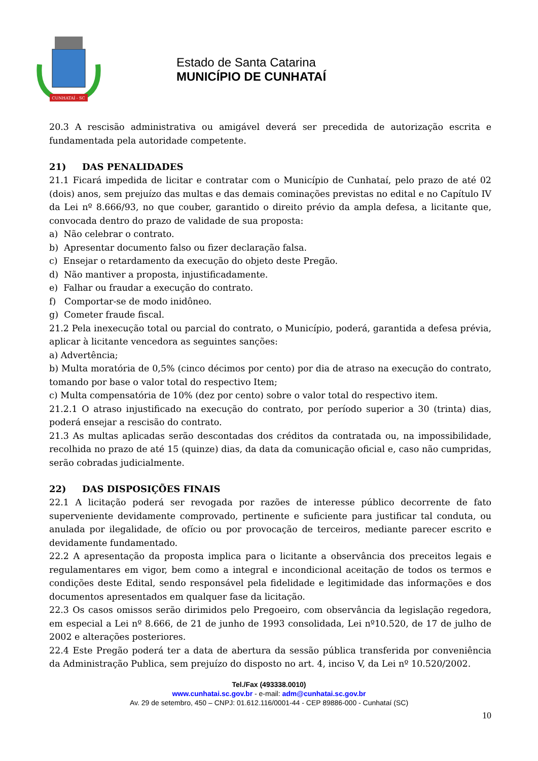CUNHATAÍ - SC
Estado de Santa Catarina
MUNICÍPIO DE CUNHATAÍ
20.3 A rescisão administrativa ou amigável deverá ser precedida de autorização escrita e fundamentada pela autoridade competente.
21) DAS PENALIDADES
21.1 Ficará impedida de licitar e contratar com o Município de Cunhataí, pelo prazo de até 02 (dois) anos, sem prejuízo das multas e das demais cominações previstas no edital e no Capítulo IV da Lei nº 8.666/93, no que couber, garantido o direito prévio da ampla defesa, a licitante que, convocada dentro do prazo de validade de sua proposta:
a) Não celebrar o contrato.
b) Apresentar documento falso ou fizer declaração falsa.
c) Ensejar o retardamento da execução do objeto deste Pregão.
d) Não mantiver a proposta, injustificadamente.
e) Falhar ou fraudar a execução do contrato.
f) Comportar-se de modo inidôneo.
g) Cometer fraude fiscal.
21.2 Pela inexecução total ou parcial do contrato, o Município, poderá, garantida a defesa prévia, aplicar à licitante vencedora as seguintes sanções:
a) Advertência;
b) Multa moratória de 0,5% (cinco décimos por cento) por dia de atraso na execução do contrato, tomando por base o valor total do respectivo Item;
c) Multa compensatória de 10% (dez por cento) sobre o valor total do respectivo item.
21.2.1 O atraso injustificado na execução do contrato, por período superior a 30 (trinta) dias, poderá ensejar a rescisão do contrato.
21.3 As multas aplicadas serão descontadas dos créditos da contratada ou, na impossibilidade, recolhida no prazo de até 15 (quinze) dias, da data da comunicação oficial e, caso não cumpridas, serão cobradas judicialmente.
22) DAS DISPOSIÇÕES FINAIS
22.1 A licitação poderá ser revogada por razões de interesse público decorrente de fato superveniente devidamente comprovado, pertinente e suficiente para justificar tal conduta, ou anulada por ilegalidade, de ofício ou por provocação de terceiros, mediante parecer escrito e devidamente fundamentado.
22.2 A apresentação da proposta implica para o licitante a observância dos preceitos legais e regulamentares em vigor, bem como a integral e incondicional aceitação de todos os termos e condições deste Edital, sendo responsável pela fidelidade e legitimidade das informações e dos documentos apresentados em qualquer fase da licitação.
22.3 Os casos omissos serão dirimidos pelo Pregoeiro, com observância da legislação regedora, em especial a Lei nº 8.666, de 21 de junho de 1993 consolidada, Lei nº10.520, de 17 de julho de 2002 e alterações posteriores.
22.4 Este Pregão poderá ter a data de abertura da sessão pública transferida por conveniência da Administração Publica, sem prejuízo do disposto no art. 4, inciso V, da Lei nº 10.520/2002.
Tel./Fax (493338.0010)
www.cunhatai.sc.gov.br - e-mail: adm@cunhatai.sc.gov.br
Av. 29 de setembro, 450 – CNPJ: 01.612.116/0001-44 - CEP 89886-000 - Cunhataí (SC)
10